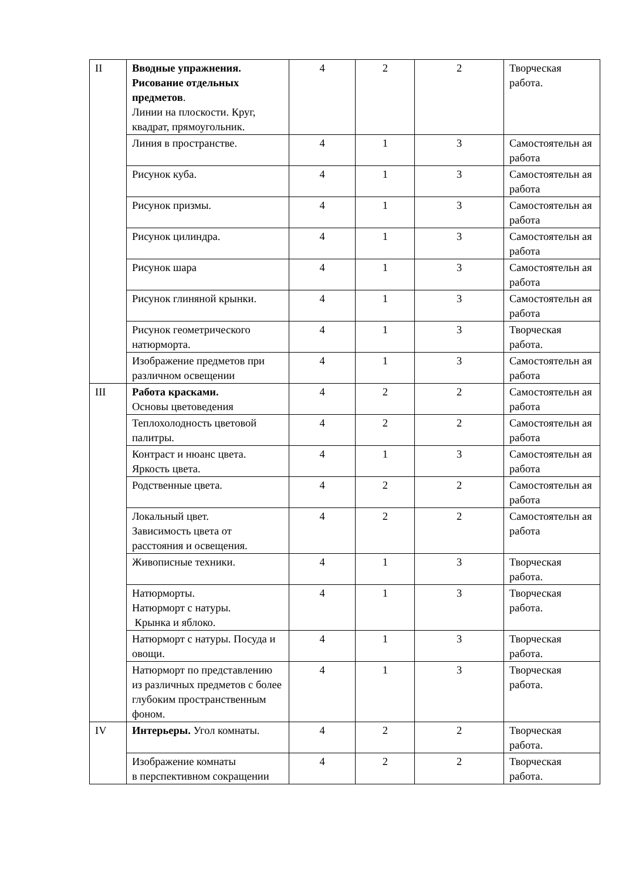| II | Вводные упражнения. Рисование отдельных предметов . Линии на плоскости. Круг, квадрат, прямоугольник. | 4 | 2 | 2 | Творческая работа. |
| | Линия в пространстве. | 4 | 1 | 3 | Самостоятельн ая работа |
| | Рисунок куба. | 4 | 1 | 3 | Самостоятельн ая работа |
| | Рисунок призмы. | 4 | 1 | 3 | Самостоятельн ая работа |
| | Рисунок цилиндра. | 4 | 1 | 3 | Самостоятельн ая работа |
| | Рисунок шара | 4 | 1 | 3 | Самостоятельн ая работа |
| | Рисунок глиняной крынки. | 4 | 1 | 3 | Самостоятельн ая работа |
| | Рисунок геометрического натюрморта. | 4 | 1 | 3 | Творческая работа. |
| | Изображение предметов при различном освещении | 4 | 1 | 3 | Самостоятельн ая работа |
| III | Работа красками. Основы цветоведения | 4 | 2 | 2 | Самостоятельн ая работа |
| | Теплохолодность цветовой палитры. | 4 | 2 | 2 | Самостоятельн ая работа |
| | Контраст и нюанс цвета. Яркость цвета. | 4 | 1 | 3 | Самостоятельн ая работа |
| | Родственные цвета. | 4 | 2 | 2 | Самостоятельн ая работа |
| | Локальный цвет. Зависимость цвета от расстояния и освещения. | 4 | 2 | 2 | Самостоятельн ая работа |
| | Живописные техники. | 4 | 1 | 3 | Творческая работа. |
| | Натюрморты. Натюрморт с натуры. Крынка и яблоко. | 4 | 1 | 3 | Творческая работа. |
| | Натюрморт с натуры. Посуда и овощи. | 4 | 1 | 3 | Творческая работа. |
| | Натюрморт по представлению из различных предметов с более глубоким пространственным фоном. | 4 | 1 | 3 | Творческая работа. |
| IV | Интерьеры. Угол комнаты. | 4 | 2 | 2 | Творческая работа. |
| | Изображение комнаты в перспективном сокращении | 4 | 2 | 2 | Творческая работа. |